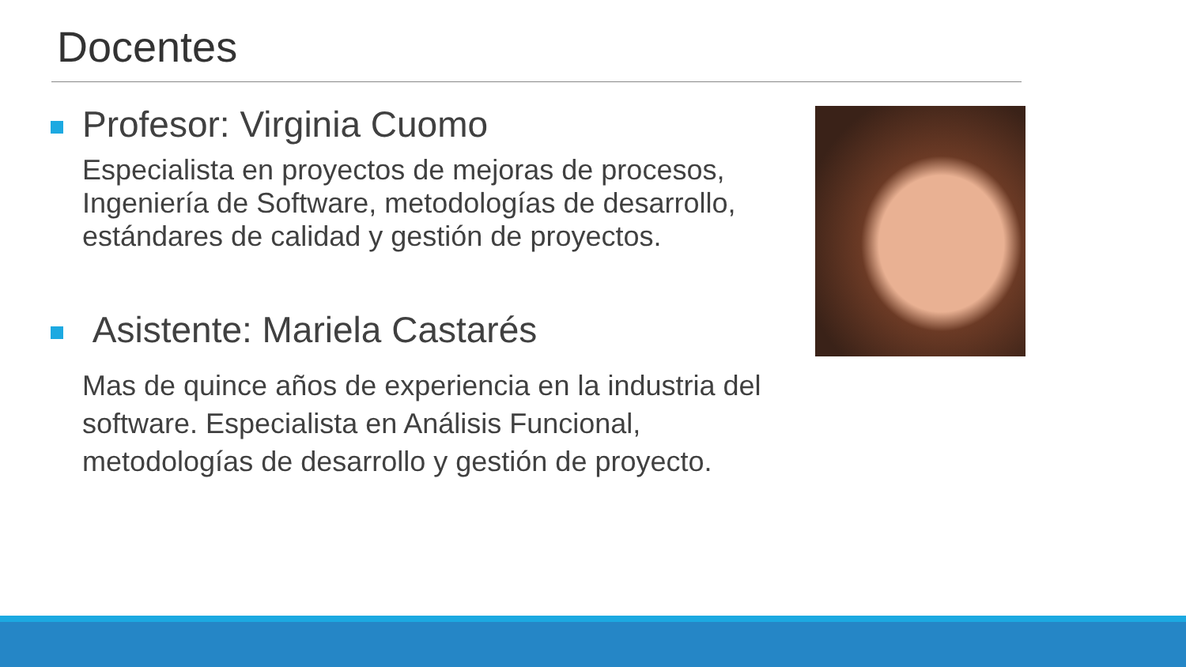Docentes
Profesor: Virginia Cuomo
Especialista en proyectos de mejoras de procesos, Ingeniería de Software, metodologías de desarrollo, estándares de calidad y gestión de proyectos.
Asistente: Mariela Castarés
Mas de quince años de experiencia en la industria del software. Especialista en Análisis Funcional, metodologías de desarrollo y gestión de proyecto.